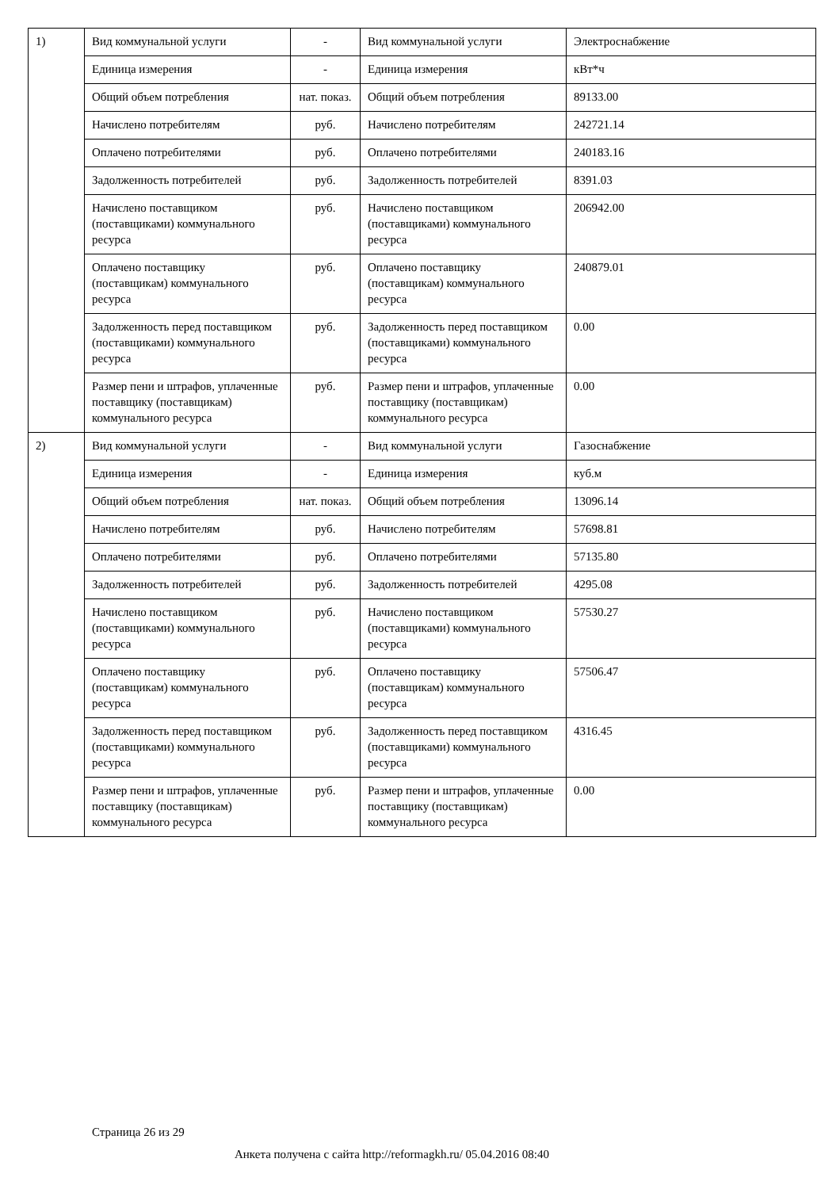| 1) | Вид коммунальной услуги | - | Вид коммунальной услуги | Электроснабжение |
| | Единица измерения | - | Единица измерения | кВт*ч |
| | Общий объем потребления | нат. показ. | Общий объем потребления | 89133.00 |
| | Начислено потребителям | руб. | Начислено потребителям | 242721.14 |
| | Оплачено потребителями | руб. | Оплачено потребителями | 240183.16 |
| | Задолженность потребителей | руб. | Задолженность потребителей | 8391.03 |
| | Начислено поставщиком (поставщиками) коммунального ресурса | руб. | Начислено поставщиком (поставщиками) коммунального ресурса | 206942.00 |
| | Оплачено поставщику (поставщикам) коммунального ресурса | руб. | Оплачено поставщику (поставщикам) коммунального ресурса | 240879.01 |
| | Задолженность перед поставщиком (поставщиками) коммунального ресурса | руб. | Задолженность перед поставщиком (поставщиками) коммунального ресурса | 0.00 |
| | Размер пени и штрафов, уплаченные поставщику (поставщикам) коммунального ресурса | руб. | Размер пени и штрафов, уплаченные поставщику (поставщикам) коммунального ресурса | 0.00 |
| 2) | Вид коммунальной услуги | - | Вид коммунальной услуги | Газоснабжение |
| | Единица измерения | - | Единица измерения | куб.м |
| | Общий объем потребления | нат. показ. | Общий объем потребления | 13096.14 |
| | Начислено потребителям | руб. | Начислено потребителям | 57698.81 |
| | Оплачено потребителями | руб. | Оплачено потребителями | 57135.80 |
| | Задолженность потребителей | руб. | Задолженность потребителей | 4295.08 |
| | Начислено поставщиком (поставщиками) коммунального ресурса | руб. | Начислено поставщиком (поставщиками) коммунального ресурса | 57530.27 |
| | Оплачено поставщику (поставщикам) коммунального ресурса | руб. | Оплачено поставщику (поставщикам) коммунального ресурса | 57506.47 |
| | Задолженность перед поставщиком (поставщиками) коммунального ресурса | руб. | Задолженность перед поставщиком (поставщиками) коммунального ресурса | 4316.45 |
| | Размер пени и штрафов, уплаченные поставщику (поставщикам) коммунального ресурса | руб. | Размер пени и штрафов, уплаченные поставщику (поставщикам) коммунального ресурса | 0.00 |
Страница 26 из 29
Анкета получена с сайта http://reformagkh.ru/ 05.04.2016 08:40